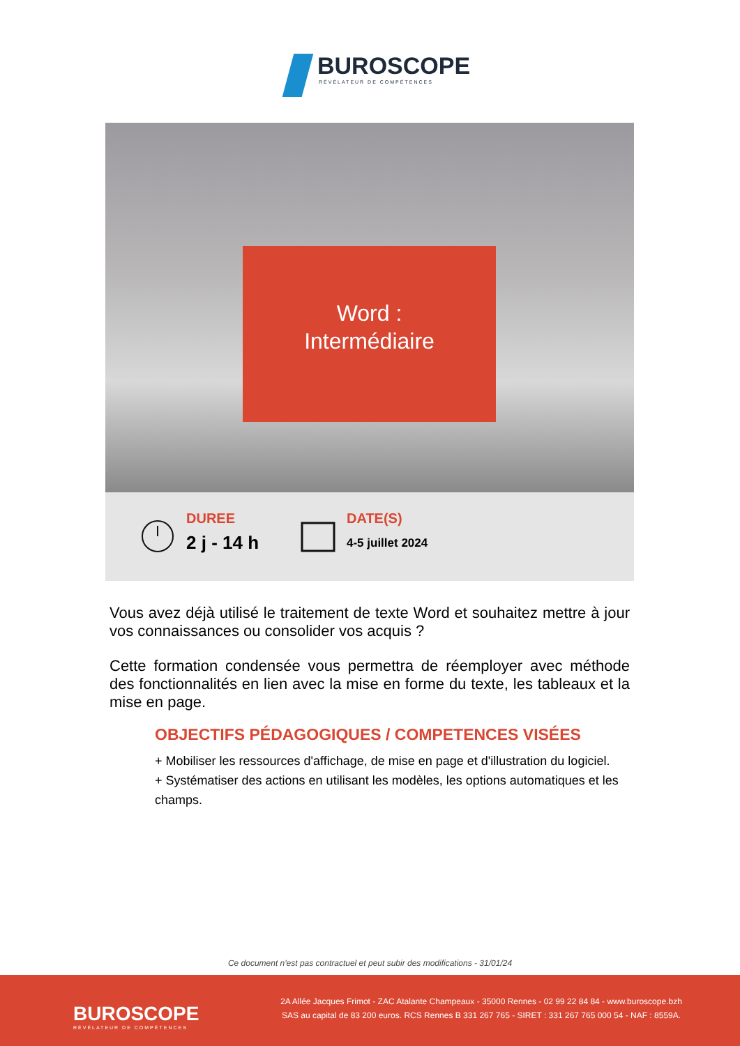BUROSCOPE
RÉVÉLATEUR DE COMPÉTENCES
Word :
Intermédiaire
DUREE
2 j - 14 h
DATE(S)
4-5 juillet 2024
Vous avez déjà utilisé le traitement de texte Word et souhaitez mettre à jour vos connaissances ou consolider vos acquis ?
Cette formation condensée vous permettra de réemployer avec méthode des fonctionnalités en lien avec la mise en forme du texte, les tableaux et la mise en page.
OBJECTIFS PÉDAGOGIQUES / COMPETENCES VISÉES
+ Mobiliser les ressources d'affichage, de mise en page et d'illustration du logiciel.
+ Systématiser des actions en utilisant les modèles, les options automatiques et les champs.
Ce document n'est pas contractuel et peut subir des modifications - 31/01/24
BUROSCOPE
RÉVÉLATEUR DE COMPÉTENCES
2A Allée Jacques Frimot - ZAC Atalante Champeaux - 35000 Rennes - 02 99 22 84 84 - www.buroscope.bzh
SAS au capital de 83 200 euros. RCS Rennes B 331 267 765 - SIRET : 331 267 765 000 54 - NAF : 8559A.